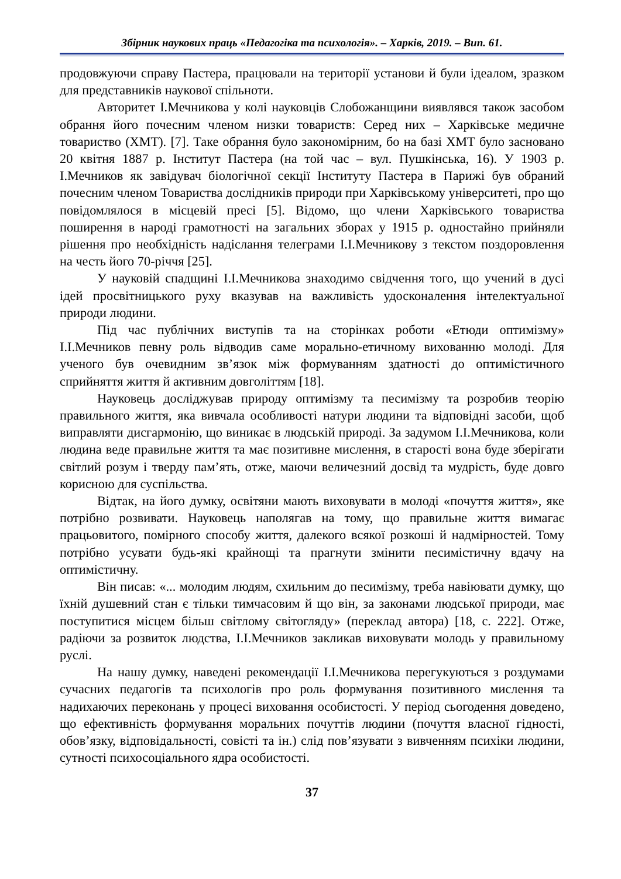Збірник наукових праць «Педагогіка та психологія». – Харків, 2019. – Вип. 61.
продовжуючи справу Пастера, працювали на території установи й були ідеалом, зразком для представників наукової спільноти.
Авторитет І.Мечникова у колі науковців Слобожанщини виявлявся також засобом обрання його почесним членом низки товариств: Серед них – Харківське медичне товариство (ХМТ). [7]. Таке обрання було закономірним, бо на базі ХМТ було засновано 20 квітня 1887 р. Інститут Пастера (на той час – вул. Пушкінська, 16). У 1903 р. І.Мечников як завідувач біологічної секції Інституту Пастера в Парижі був обраний почесним членом Товариства дослідників природи при Харківському університеті, про що повідомлялося в місцевій пресі [5]. Відомо, що члени Харківського товариства поширення в народі грамотності на загальних зборах у 1915 р. одностайно прийняли рішення про необхідність надіслання телеграми І.І.Мечникову з текстом поздоровлення на честь його 70-річчя [25].
У науковій спадщині І.І.Мечникова знаходимо свідчення того, що учений в дусі ідей просвітницького руху вказував на важливість удосконалення інтелектуальної природи людини.
Під час публічних виступів та на сторінках роботи «Етюди оптимізму» І.І.Мечников певну роль відводив саме морально-етичному вихованню молоді. Для ученого був очевидним зв’язок між формуванням здатності до оптимістичного сприйняття життя й активним довголіттям [18].
Науковець досліджував природу оптимізму та песимізму та розробив теорію правильного життя, яка вивчала особливості натури людини та відповідні засоби, щоб виправляти дисгармонію, що виникає в людській природі. За задумом І.І.Мечникова, коли людина веде правильне життя та має позитивне мислення, в старості вона буде зберігати світлий розум і тверду пам’ять, отже, маючи величезний досвід та мудрість, буде довго корисною для суспільства.
Відтак, на його думку, освітяни мають виховувати в молоді «почуття життя», яке потрібно розвивати. Науковець наполягав на тому, що правильне життя вимагає працьовитого, помірного способу життя, далекого всякої розкоші й надмірностей. Тому потрібно усувати будь-які крайнощі та прагнути змінити песимістичну вдачу на оптимістичну.
Він писав: «... молодим людям, схильним до песимізму, треба навіювати думку, що їхній душевний стан є тільки тимчасовим й що він, за законами людської природи, має поступитися місцем більш світлому світогляду» (переклад автора) [18, с. 222]. Отже, радіючи за розвиток людства, І.І.Мечников закликав виховувати молодь у правильному руслі.
На нашу думку, наведені рекомендації І.І.Мечникова перегукуються з роздумами сучасних педагогів та психологів про роль формування позитивного мислення та надихаючих переконань у процесі виховання особистості. У період сьогодення доведено, що ефективність формування моральних почуттів людини (почуття власної гідності, обов’язку, відповідальності, совісті та ін.) слід пов’язувати з вивченням психіки людини, сутності психосоціального ядра особистості.
37